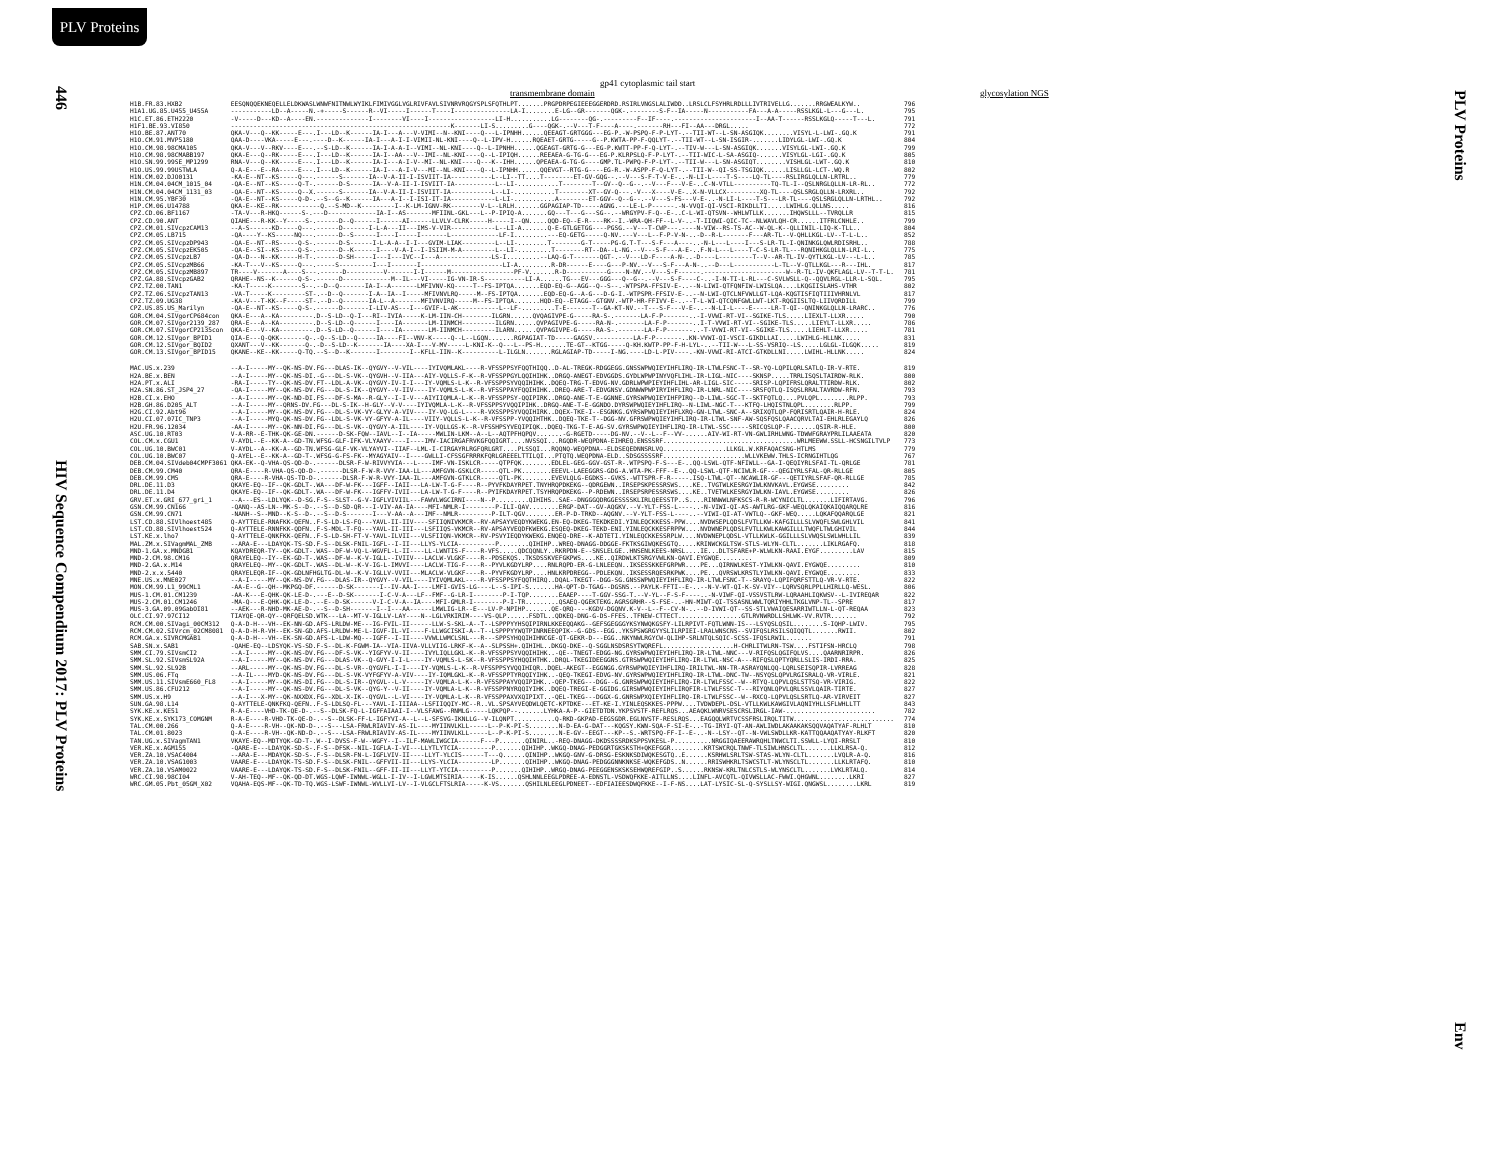PLV Proteins
446
HIV Sequence Compendium 2017: PLV Proteins
gp41 cytoplasmic tail start
transmembrane domain glycosylation NGS
| H1B.FR.83.HXB2 | EESQNQQEKNEQELLELDKWASLWNWFNITNWLWYIKLFIMIVGGLVGLRIVFAVLSIVNRVRQGYSPLSFQTHLPT.......PRGPDRPEGIEEEGGERDRD.RSIRLVNGSLALIWDD..LRSLCLFSYHRLRDLLLIVTRIVELLG.......RRGWEALKYW.. | 796 |
| H1A1.UG.85.U455_U455A | -----------LD--A-----N.-+-----S------R--VI-----I------T----I---------------LA-I........E-LG--GR-------QGK-.--------S-F--IA-----N-----------FA---A-A-----RSSLKGL-L---G---L. | 795 |
| H1C.ET.86.ETH2220 | -V-----D---KD--A----EN.--------------I--------VI----I------------------LI-H...........LG--------QG-.---------F--IF----.----------------------I--AA-T------RSSLKGLQ-----T---L. | 791 |
| H1F1.BE.93.VI850 | -----------------------------------------------------------K-------LI-S.........G----QGK-.--V---T-F----A----.-------RH---FI--AA---DRGL..... | 772 |
| H1O.BE.87.ANT70 | QKA-V---Q--KK-----E---.I---LD--K------IA-I---A---V-VIMI--N--KNI----Q---L-IPNHH......QEEAGT-GRTGGG---EG-P.-W-PSPQ-F-P-LYT-.--TII-WT--L-SN-ASGIQK........VISYL-L-LWI-.GQ.K | 791 |
| H1O.CM.91.MVP5180 | QAA-D----VKA-----E---.----D--K------IA-I---A-I-I-VIMII-NL-KNI----Q--L-IPV-H......RQEAET-GRTG-----G--P.KWTA-PP-F-QQLYT-.--TII-WT--L-SN-ISGIR-.......LIDYLGL-LWI-.GQ.K | 804 |
| H1O.CM.98.98CMA105 | QKA-V---V--RKV----E---.--S-LD--K------IA-I-A-A-I--VIMI--NL-KNI----Q--L-IPNHH......QGEAGT-GRTG-G---EG-P.KWTT-PP-F-Q-LYT-.--TIV-W---L-SN-ASGIQK.......VISYLGL-LWI-.GQ.K | 799 |
| H1O.CM.98.98CMABB197 | QKA-E---Q--RK-----E---.I---LD--K------IA-I--AA---V--IMI--NL-KNI----Q--L-IPIQH......REEAEA-G-TG-G---EG-P.KLRPSLQ-F-P-LYT-.--TII-WIC-L-SA-ASGIQ-......VISYLGL-LGI-.GQ.K | 805 |
| H1O.SN.99.99SE_MP1299 | RNA-V---Q--KK-----E---.I---LD--K------IA-I---A-I-V--MI--NL-KNI----Q---K--IHH......QPEAEA-G-TG-G----GMP.TL-PWPQ-F-P-LYT-.--TII-W---L-SN-ASGIQT........VISHLGL-LWT-.GQ.K | 810 |
| H1O.US.99.99USTWLA | Q-A-E---E--RA-----E---.I---LD--K------IA-I---A-I-V---MI--NL-KNI----Q--L-IPNHH......QQEVGT--RTG-G----EG-R.-W-ASPP-F-Q-LYT-.--TII-W--QI-SS-TSGIQK......LISLLGL-LCT-.WQ.R | 802 |
| H1N.CM.02.DJO0131 | -KA-E--NT--KS-----Q---.------S-------IA--V-A-II-I-ISVIIT-IA-----------L--LI--TT....T--------ET-GV-GQG--.--V---S-F-T-V-E-..-N-LI-L----T-S----LQ-TL----RSLIRGLQLLN-LRTRL.. | 779 |
| H1N.CM.04.04CM_1015_04 | -QA-E--NT--KS-----Q-T-.------D-S------IA--V-A-II-I-ISVIIT-IA-----------L--LI-...........T--------T--GV--Q--G--.--V---F---V-E-..C-N-VTLL----------TQ-TL-I--QSLNRGLQLLN-LR-RL.. | 772 |
| H1N.CM.04.04CM_1131_03 | -QA-E--NT--KS-----Q--X.------S-------IA--V-A-II-I-ISVIIT-IA-----------L--LI-...........T--------XT--GV-Q---.-V---X----V-E-..X-N-VLLCX---------XQ-TL----QSLSRGLQLLN-LRXRL.. | 792 |
| H1N.CM.95.YBF30 | -QA-E--NT--KS-----Q-D-.--S--G--K------IA---A-I--I-ISI-IT-IA------------L-LI-...........A--------ET-GGV--Q--G--.--V---S-FS---V-E-..-N-LI-L----T-S---LR-TL----QSLSRGLQLLN-LRTHL.. | 792 |
| H1P.CM.06.U14788 | QKA-E--KE--RK-----------Q.--S-MD--K---------I--K-LM-IGNV-RK--------V-L--LRLH.......GGPAGIAP-TD-----AGNG.---LE-L-P------.-N-VVQI-QI-VSCI-RIKDLLTI.....LWIHLG.QLLNS..... | 816 |
| CPZ.CD.06.BF1167 | -TA-V---R-HKQ------S-.---D-------------IA-I--AS-------MFIINL-GKL---L--P-IPIQ-A.......GQ---T---G---SG--.--WRGYPV-F-Q--E-..C-L-WI-QTSVN--WHLWTLLK.......IHQWSLLL--TVRQLLR | 815 |
| CPZ.CD.90.ANT | QIAHE---R-KK--Y-----S-.------D--Q------I------AI------LLVLV-CLRK-----H-----I--QN.....QQD-EQ--E-R----RK--I.-WRA-QH-FF--L-V-..-T-IIQWI-QIC-TC--NLWAVLQH-CR......ITFRLCNHLE.. | 799 |
| CPZ.CM.01.SIVcpzCAM13 | --A-S------KD-----Q---.------D-------I-L-A---II---IMS-V-VIR------------L--LI-A.......Q-E-GTLGETGG----PGSG.--V---T-CWP---.----N-VIW--RS-TS-AC--W-QL-K--QLLINIL-LIQ-K-TLL.. | 804 |
| CPZ.CM.05.LB715 | -QA----Y--KS-----NQ---.------D--S------I----I-----I-------L-------------LF-I.........---EQ-GETG-----Q-NV.---V---L--F-P-V-N-..-D--R-L-------F---AR-TL--V-QHLLKGL-LV--T-L-L.. | 852 |
| CPZ.CM.05.SIVcpzDP943 | -QA-E--NT--RS-----Q-S-.------D-S------I-L-A-A--I-I---GVIM-LIAK---------L--LI-........T--------G-T-----PG-G.T-T---S-F---A----..-N-L---L----I---S-LR-TL-I-QNINKGLQWLRDISRHL.. | 788 |
| CPZ.CM.05.SIVcpzEK505 | -QA-E--SI--KS-----Q-S-.------D--K------I----V-A-I--I-ISIIM-M-A---------L--LI-.........T--------RT--DA--L-NG.--V---S-F---A-E-..F-N-L---L----T-C-S-LR-TL---RQNIHKGLQLLN-LRI-L.. | 775 |
| CPZ.CM.05.SIVcpzLB7 | -QA-D---N--KK-----H-T-.------D-SH-----I---I---IVC--I---A--------------LS-I.........--LAQ-G-T-------QGT-.--V---LD-F----A-N-..-D----L---------T--V--AR-TL-IV-QYTLKGL-LV---L-L.. | 785 |
| CPZ.CM.05.SIVcpzMB66 | -KA-T---V--KS-----Q---.-----S---------I---I-------I----------------------LI-A.........R-DR------E----G---P-NV.--V---S-F---A-N-..--D---L-----------L-TL--V-QTLLKGL---R---IHL. | 817 |
| CPZ.CM.05.SIVcpzMB897 | TR----V-------A----S---.------D----------V-------I-I------M-----------------PF-V.......R-D-----------G----N-NV.--V---S-F------.----------------------W--R-TL-IV-QKFLAGL-LV--T-T-L. | 781 |
| CPZ.GA.88.SIVcpzGAB2 | QRAHE--NS--K------Q-S-.------D-------------M--IL---VI-----IG-VN-IR-S-----------LI-A......TG---EV---GGG---Q--G--.--V---S-F----C-..-I-N-TI-L-RL---C-SVLWSLL-Q--QQVLRGL-LLR-L-SQL. | 795 |
| CPZ.TZ.00.TAN1 | -KA-T-----K--------S--.--D--Q-------IA-I--A-------LMFIVNV-KQ-----T--FS-IPTQA.......EQD-EQ-G--AGG--Q--S--.-WTPSPA-FFSIV-E-..--N-LIWI-QTFQNFIW-LWISLQA....LKQGIISLAHS-VTHR | 802 |
| CPZ.TZ.06.SIVcpzTAN13 | -VA-T-----K---------ST-.--D--Q-------I-A--IA--I-----MFIVNVLRQ-----M--FS-IPTQA.......EQD-EQ-G--A-G---D-G-I.-WTPSPR-FFSIV-E-..--N-LWI-QTCLNFVWLLGT-LQA-KQGTISFIQTIIIVHRNLVL | 817 |
| CPZ.TZ.09.UG38 | -KA-V---T-KK--F-----ST-.--D--Q-------IA-L--A-------MFIVNVIRQ-----M--FS-IPTQA.......HQD-EQ--ETAGG--GTGNV.-WTP-HR-FFIVV-E-..--T-L-WI-QTCQNFGWLLWT-LKT-RQGIISLTQ-LIIVQRDILL | 799 |
| CPZ.US.85.US_Marilyn | -QA-E--NT--KS-----Q-S-.------D-------I-LIV-AS---I---GVIF-L-AK-----------L--LF-.........T-E-------T--GA-KT-NV.--T---S-F---V-E-..--N-LI-L----E-----LR-T-QI--QNINKGLQLLN-LRARC.. | 776 |
| GOR.CM.04.SIVgorCP684con | QKA-E---A--KA---------.D--S-LD--Q-I---RI--IVIA-----K-LM-IIN-CH--------ILGRN......QVQAGIVPE-G-----RA-S-.-------LA-F-P-------..-I-VVWI-RT-VI--SGIKE-TLS.....LIEXLT-LLXR..... | 790 |
| GOR.CM.07.SIVgor2139_287 | QRA-E---A--KA---------.D--S-LD--Q------I----IA-------LM-IINMCH---------ILGRN......QVPAGIVPE-G-----RA-N-.-------LA-F-P-------..I-T-VVWI-RT-VI--SGIKE-TLS.....LIEYLT-LLXR..... | 786 |
| GOR.CM.07.SIVgorCP2135con | QKA-E---V--KA---------.D--S-LD--Q------I----IA-------LM-IINMCH---------ILARN......QVPAGIVPE-G-----RA-S-.-------LA-F-P-------..-T-VVWI-RT-VI--SGIKE-TLS.....LIEHLT-LLXR..... | 781 |
| GOR.CM.12.SIVgor_BPID1 | QIA-E---Q-QKK-------Q-.-Q--S-LD--Q-----IA----FI--VNV-K-----Q--L--LGQN.......RGPAGIAT-TD-----GAGSV.----------LA-F-P-------..KN-VVWI-QI-VSCI-GIKDLLAI.....LWIHLG-HLLNK..... | 831 |
| GOR.CM.12.SIVgor_BQID2 | QXANT---V--KK-------Q-.-D--S-LD--K-------IA----XA-I---V-MV-----L-KNI-K--Q---L--PS-H.......TE-GT--KTGG-----Q-KH.KWTP-PP-F-H-LYL-..--TII-W---L-SS-VSRIQ--LS.....LGLGL-ILGQK..... | 819 |
| GOR.CM.13.SIVgor_BPID15 | QKANE--KE--KK-----Q-TQ.--S--D--K-------I--------I--KFLL-IIN--K----------L-ILGLN.......RGLAGIAP-TD-----I-NG.----LD-L-PIV----.-KN-VVWI-RI-ATCI-GTKDLLNI.....LWIHL-HLLNK..... | 824 |
| MAC.US.x.239 | --A-I-----MY--QK-NS-DV.FG---DLAS-IK--QYGVY--V-VIL----IYIVQMLAKL----R-VFSSPPSYFQQTHIQQ..D-AL-TREGK-RDGGEGG.GNSSWPWQIEYIHFLIRQ-IR-LTWLFSNC-T--SR-YQ-LQPILQRLSATLQ-IR-V-RTE. | 819 |
| H2A.BE.x.BEN | --A-I-----MY--QK-NS-DI.-G---DL-S-VK--QYGVH--V-IIA---AIY-VQLLS-F-K--R-VFSSPPGYLQQIHIHK..DRGQ-ANEGT-EDVGGDS.GYDLWPWPINYVQFLIHL-IR-LIGL-NIC----SKNSP.....TRRLISQSLTAIRDW-RLK. | 800 |
| H2A.PT.x.ALI | -RA-I-----TY--QK-NS-DV.FT--LDL-A-VK--QYGVY-IV-I-I---IY-VQMLS-L-K--R-VFSSPPSYVQQIHIHK..DQEQ-TRG-T-EDVG-NV.GDRLWPWPIEYIHFLIHL-AR-LIGL-SIC-----SRISP-LQPIFRSLQRALTTIRDW-RLK. | 802 |
| H2A.SN.86.ST_JSP4_27 | -QA-I-----MY--QK-NS-DV.FG---DL-S-IK--QYGVY--V-IIV----IY-VQMLS-L-K--R-VFSSPPAYFQQIHIHK..DREQ-ARE-T-EDVGNSV.GDNWWPWPIRYIHFLIRQ-IR-LNRL-NIC----SRSFQTLQ-ISQSLRRALTAVRDW-RFN. | 793 |
| H2B.CI.x.EHO | --A-I-----MY--QK-ND-DI.FS---DF-S-MA--R-GLY--I-I-V---AIYIIQMLA-L-K--R-VFSSPPSY-QQIPIRK..DRGQ-ANE-T-E-GGNNE.GYRSWPWQIEYIHFPIRQ--D-LIWL-SGC-T--SKTFQTLQ....PVLQPL........RLPP. | 793 |
| H2B.GH.86.D205_ALT | --A-I-----MY--QRNS-DV.FG---DL-S-IK--H-GLY--V-V----IYIVQMLA-L-K--R-VFSSPPSYVQQIPIHK..DRGQ-ANE-T-E-GGNDO.DYRSWPWQIEYIHFLIRQ--N-LIWL-NGC-T---KTFQ-LHQISTNLQPL........RLPP. | 799 |
| H2G.CI.92.Abt96 | --A-I-----MY--QK-NS-DV.FG---DL-S-VK-VY-GLYV-A-VIV----IY-VQ-LG-L----R-VXSSPPSYVQQIHIRK..DQEX-TKE-I--ESGNKG.GYRSWPWQIEYIHFLXRQ-GN-LTWL-SNC-A--SRIXQTLQP-FQRISRTLQAIR-H-RLE. | 824 |
| H2U.CI.07.07IC_TNP3 | --A-I-----MYQ-QK-NS-DV.FG--LDL-S-VK-VY-GFYV-A-IL----VIIY-VQLLS-L-K--R-VFSSPP-YVQQIHTHK..DQEQ-TKE-T--DGG-NV.GFRSWPWQIEYIHFLIRQ-IR-LTWL-SNF-AW-SQSFQSLQAACQRVLTAI-EHLRLEGAYLQ | 826 |
| H2U.FR.96.12034 | -AA-I-----MY--QK-NN-DI.FG---DL-S-VK--QYGVY-A-IIL----IY-VQLLGS-K--R-VFSSHPSYVEQIPIQK..DQEQ-TKG-T-E-AG-SV.GYRSWPWQIEYIHFLIRQ-IR-LTWL-SSC-----SRICQSLQP-F.......QSIR-R-HLE. | 800 |
| ASC.UG.10.RT03 | V-A-RR--E-THK-QK-GE-DN.------D-SK-FQW--IAVL--I--IA-----MWLIN-LKM--A--L--AQTPFHQPQV.......-G-RGETD-----DG-NV.--V--L--F--VV-......AIV-WI-RT-VN-GWLIRHLWNG-TDWWFGRAYPRLILAAEATA | 820 |
| COL.CM.x.CGU1 | V-AYDL--E--KK-A--GD-TN.WFSG-GLF-IFK-VLYAAYV----I----IMV-IACIRGAFRVKGFQQIGRT....NVSSQI...RGQDR-WEQPDNA-EIHREQ.ENSSSRF....................................WRLMEEWW.SSLL-HCSNGILTVLP | 773 |
| COL.UG.10.BWC01 | V-AYDL--A--KK-A--GD-TN.WFSG-GLF-VK-VLYAYVI--IIAF--LML-I-CIRGAYRLRGFQRLGRT....PLSSQI...RQQNQ-WEQPDNA--ELDSEQEDNNSRLVQ.................LLKGL.W.KRFAQACSNG-HTLMS | 779 |
| COL.UG.10.BWC07 | Q-AYEL--E--KK-A--GD-T-.WFSG-G-FS-FK--MYAGYAIV--I----GWLLI-CFSSGFRRRKFQRLGREEELTTILQI...PTQTQ.WEQPDNA-ELD..SDSGSSSSRF......................WLLVKEWW.THLS-ICRNGIHTLQG | 767 |
| DEB.CM.04.SIVdeb04CMPF3061 | QKA-EK--Q-VHA-QS-QD-D-.------DLSR-F-W-RIVVYVIA---L----IMF-VN-ISKLCR-----QTPFQK........EDLEL-GEG-GGV-GST-R-.WTPSPQ-F-S---E-..QQ-LSWL-QTF-NFIWLL--GA-I-QEQIYRLSFAI-TL-QRLGE | 781 |
| DEB.CM.99.CM40 | QRA-E----R-VHA-QS-QD-D-.------DLSR-F-W-R-VVY-IAA-LL---AMFGVN-GSKLCR-----QTL-PK........EEEVL-LAEEGGRS-GDG-A.WTA-PK-FFF--E-..QQ-LSWL-QTF-NCIWLR-GF---QEGIYRLSFAL-QR-RLLGE | 805 |
| DEB.CM.99.CM5 | QRA-E----R-VHA-QS-TD-D-.------DLSR-F-W-R-VVY-IAA-IL---AMFGVN-GTKLCR-----QTL-PK........EVEVLQLG-EGDKS--GVKS.-WTTSPR-F-R-----.ISQ-LTWL-QT--NCAWLIR-GF---QETIYRLSFAF-QR-RLLGE | 785 |
| DRL.DE.11.D3 | QKAYE-EQ--IF--QK-GDLT-.WA---DF-W-FK---IGFF--IAII---LA-LW-T-G-F----R--PYVFKDAYRPET.TNYHRQPDKEKG--QDRGEWN..IRSEPSKPESSRSWS....KE..TVGTWLKESRGYIWLKNVKAVL.EYGWSE......... | 842 |
| DRL.DE.11.D4 | QKAYE-EQ--IF--QK-GDLT-.WA---DF-W-FK---IGFFV-IVII---LA-LW-T-G-F----R--PYIFKDAYRPET.TSYHRQPDKEKG--P-RDEWN..IRSEPSRPESSRSWS....KE..TVETWLKESRGYIWLKN-IAVL.EYGWSE......... | 826 |
| GRV.ET.x.GRI_677_gri_1 | --A---ES--LDLYQK--D-SG.F-S--SLST--G-V-IGFLVIVIIL---FAWVLWGCIRNI----N--P.........QIHIHS..SAE--DNGGGQDRGGESSSSKLIRLQEESSTP..S....RINNWWLNFKSCS-R-R-WCYNICLTL.......LIFIRTAVG. | 796 |
| GSN.CM.99.CN166 | -QANQ--AS-LN--MK-S--D-.--S--D-SD-QR---I-VIV-AA-IA----MFI-NMLR-I--------P-ILI-QAV........ERGP-DAT--GV-AQGKV.--V-YLT-FSS-L----..-N-VIWI-QI-AS-AWTLRG-GKF-WEQLQKAIQKAIQQARQLRE | 816 |
| GSN.CM.99.CN71 | -NANH--S--MND--K-S--D-.--S--D-S-------I---V-AA--A---IMF--NMLR---------P-ILT-QGV........ER-P-D-TRKD--AQGNV.--V-YLT-FSS-L----..--VIWI-QI-AT-VWTLQ--GKF-WEQ.....LQKAFQQARQLGE | 821 |
| LST.CD.88.SIVlhoest485 | Q-AYTTELE-RNAFKK-QEFN..F-S-LD-LS-FQ---YAVL-II-IIV----SFIIQNIVKMCR--RV-APSAYVEQDYKWEKG.EN-EQ-DKEG-TEKDKEDI.YINLEQCKKESS-PPW....NVDWSEPLQDSLFVTLLKW-KAFGILLLSLVWQFLSWLGHLVIL | 841 |
| LST.CD.88.SIVlhoest524 | Q-AYTTELE-RNNFKK-QDFN..F-S-MDL-T-FQ---YAVL-II-III---LSFIIQS-VKMCR--RV-APSAYVEQDFKWEKG.ESQEQ-DKEG-TEKD-ENI.YINLEQCKKESFRPPW....NVDWNEPLQDSLFVTLLKWLKAWGILLLTWQFLTWLGHIVIL | 844 |
| LST.KE.x.lho7 | Q-AYTTELE-QNKFKK-QEFN..F-S-LD-SH-FT-V-YAVL-ILVII---VLSFIIQN-VKMCR--RV-PSVYIEQDYKWEKG.ENQEQ-DRE--K-ADTETI.YINLEQCKKESSRPLW....NVDWNEPLQDSL-VTLLKWLK-GGILLLSLVWQSLSWLWHLLIL | 839 |
| MAL.ZM.x.SIVagmMAL_ZMB | --ARA-E---LDAYQK-TS-SD.F-S--DLSK-FNIL-IGFL--I-II---LLYS-YLCIA----------P........QIHIHP..WREQ-DNAGG-DDGGE-FKTKSGIWQKESGTQ.....KRINWCKGLTSW-STLS-WLYN-CLTL.......LIKLRGAFQ. | 818 |
| MND-1.GA.x.MNDGB1 | KQAYDREQR-TY--QK-GDLT-.WAS--DF-W-VQ-L-WGVFL-L-II----LL-LWNTIS-F----R-VFS.....QDCQQNLY..RKRPDN-E--SNSLELGE..HNSENLKEES-NRSL....IE...DLTSFARE+P-WLWLKN-RAAI.EYGF.........LAV | 815 |
| MND-2.CM.98.CM16 | QRAYELEQ--IY--EK-GD-T-.WAS--DF-W--K-V-IGLL--IVIIV---LACLW-VLGKF----R--PDSEKQS..TKSDSSKVEFGKPWS....KE..QIRDWLKTSRGYVWLKN-QAVI.EYGWQE......... | 809 |
| MND-2.GA.x.M14 | QRAYELEQ--MY--QK-GDLT-.WAS--DL-W--K-V-IG-L-IMVVI----LACLW-TIG-F----R--PYVLKGDYLRP....RNLRQPD-ER-G-LNLEEQN..IKSESSKKEFGRPWR....PE...QIRNWLKEST-YIWLKN-QAVI.EYGWQE......... | 810 |
| MND-2.x.x.5440 | QRAYELEQR-IF--QK-GDLNFHGLTG-DL-W--K-V-IGLLV-VVII---MLACLW-VLGKF----R--PYVFKGDYLRP....HNLKRPDREGG--PDLEKQN..IKSESSRQESRKPWK....PE...QVRSWLKRSTLYIWLKN-QAVI.EYGWQE......... | 833 |
| MNE.US.x.MNE027 | --A-I-----MY--QK-NS-DV.FG---DLAS-IR--QYGVY--V-VIL----IYIVQMLAKL----R-VFSSPPSYFQQTHIRQ..DQAL-TKEGT--DGG-SG.GNSSWPWQIEYIHFLIRQ-IR-LTWLFSNC-T--SRAYQ-LQPIFQRFSTTLQ-VR-V-RTE. | 822 |
| MON.CM.99.L1_99CML1 | -AA-E--G--QH--MKPGQ-DF.------D-SK-------I--IV-AA-I----LMFI-GVIS-LG----L--S-IPI-S.......HA-QPT-D-TGAG--DGSNS.--PAYLK-FFTI--E-..--N-V-WT-QI-K-SV-VIY--LQRVSQRLPPLLHIRLLQ-WESL. | 806 |
| MUS-1.CM.01.CM1239 | -AA-K---E-QHK-QK-LE-D-.---E--D-SK-------I-C-V-A---LF--FMF--G-LR-I--------P-I-TQP........EAAEP----T-GGV-SSG-T.--V-YL--F-S-F----..-N-VIWF-QI-VSSVSTLRW-LQRAAHLIQKWSV--L-IVIREQAR | 822 |
| MUS-2.CM.01.CM1246 | -MA-Q---E-QHK-QK-LE-D-.--E--D-SK------V-I-C-V-A--IA----MFI-GMLR-I--------P-I-TR.........QSAEQ-QGEKTEKG.AGRSGRHR--S-FSE-..-HN-MIWT-QI-TSSASNLWWLTQRIYHHLTKGLVNP-TL--SPRE | 817 |
| MUS-3.GA.09.09GabOI81 | --AEK---R-NHD-MK-AE-D-.--S--D-SH-------I--I---AA------LMWLIG-LR--E---LV-P-NPIHP.......QE-QRQ----KGDV-DGQNV.K-V--L--F--CV-N-..--D-IVWI-QT--SS-STLVWAIQESARRIWTLLN-L-QT-REQAA | 823 |
| OLC.CI.97.97CI12 | TIAYQE-QR-QY--QRFQELSD.WTK---LA--MT-V-IGLLV-LAY----N--LGLVRKIRIM----VS-QLP......FSDTL..QDKEQ-DNG-G-DS-FFES..TFNEW-CTTECT.................GTLRVNWRDLLSHLWK-VV.RVTR....... | 792 |
| RCM.CM.00.SIVagi_00CM312 | Q-A-D-H---VH--EK-NN-GD.AFS-LRLDW-ME---IG-FVIL-II------LLW-S-SKL-A--T--LSPPPYYHSQIPIRNLKKEEQQAKG--GEFSGEGGGYKSYNWQKGSFY-LILRPIVT-FQTLWNN-IS---LSYQSLQSIL........S-IQHP-LWIV. | 795 |
| RCM.CM.02.SIVrcm_02CM8081 | Q-A-D-H-R-VH--EK-SN-GD.AFS-LRLDW-ME-L-IGVF-IL-VI----F-LLWGCISKI-A--T--LSPPPYYWQTPINRNEEQPIK--G-GDS--EGG..YKSPSWGRGYYSLILRPIEI-LRALWNSCNS--SVIFQSLRSILSQIQQTL.......RWII. | 802 |
| RCM.GA.x.SIVRCMGAB1 | Q-A-D-H---VH--EK-SN-GD.AFS-L-LDW-MQ---IGFF--I-II----VVWLLWMCLSNL---R---SPPSYHQQIHIHNCGE-QT-GEKR-D---EGG..NKYNWLRGYCW-QLIHP-SRLNTQLSQIC-SCSS-IFQSLRWIL....... | 791 |
| SAB.SN.x.SAB1 | -QAHE-EQ--LDSYQK-VS-SD.F-S--DL-K-FGWM-IA--VIA-IIVA-VLLVIIG-LRKF-K--A--SLPSSH+.QIHIHL..DKGQ-DKE--Q-SGGLNSDSRSYTWQREFL...................H-CHRLITWLRN-TSW....FSTIFSN-HRCLQ | 798 |
| SMM.CI.79.SIVsmCI2 | --A-I-----MY--QK-NS-DV.FG---DF-S-VK--YIGFYV-V-II----IVYLIQLLGKL-K--R-VFSSPPSYVQQIHIHK..-QE--TNEGT-EDGG-NG.GYRSWPWQIEYIHFLIRQ-IR-LTWL-NNC---V-RIFQSLQGIFQLVS....QAARNRIRPR. | 826 |
| SMM.SL.92.SIVsmSL92A | --A-I-----MY--QK-NS-DV.FG---DLAS-VK--Q-GVY-I-I-L----IY-VQMLS-L-SK--R-VFSSPPSYHQQIHTHK..DRQL-TKEGIDEEGGNS.GTRSWPWQIEYIHFLIRQ-IR-LTWL-NSC-A---RIFQSLQPTYQRLLSLIS-IRDI-RRA. | 825 |
| SMM.SL.92.SL92B | --ARL-----MY--QK-NS-DV.FG---DL-S-VR--QYGVFL-I-I----IY-VQMLS-L-K--R-VFSSPPSYVQQIHIQR..DQEL-AKEGT--EGGNGG.GYRSWPWQIEYIHFLIRQ-IRILTWL-NN-TR-ASRAYQNLQQ-LQRLSEISQPIR-LVRREAG | 828 |
| SMM.US.06.FTq | --A-IL----MYD-QK-NS-DV.FG---DL-S-VK-VYFGFYV-A-VIV----IY-IQMLGKL-K--R-VFSSPPTYRQQIYIHK..-QEQ-TKEGI-EDVG-NV.GYRSWPWQIEYIHFLIRQ-IR-LTWL-DNC-TW--NSYQSLQPVLRGISRALQ-VR-VIRLE. | 821 |
| SMM.US.11.SIVsmE660_FL8 | --A-I-----MY--QK-NS-DI.FG---DL-S-IR--QYGVL--L-V-----IY-VQMLA-L-K--R-VFSSPPAYVQQIPIHK..-QEP-TKEG---DGG--G.GNRSWPWQIEYIHFLIRQ-IR-LTWLFSSC--W--RTYQ-LQPVLQSLSTTSQ-VR-VIRIG. | 822 |
| SMM.US.86.CFU212 | --A-I-----MY--QK-NS-DV.FG---DL-S-VK--QYG-Y--V-II----IY-VQMLA-L-K--R-VFSSPPNYRQQIYIHK..DQEQ-TREGI-E-GGIDG.GIRSWPWQIEYIHFLIRQFIR-LTWLFSSC-T---RIYQNLQPVLQRLSSVLQAIR-TIRTE. | 827 |
| SMM.US.x.H9 | --A-I---X-MY--QK-NXXDX.FG--XDL-X-IK--QYGVL--L-VI----IY-VQMLA-L-K--R-VFSSPPAXVXQIPIXT..-QEL-TKEG---DGGX-G.GNRSWPXQIEYIHFLIRQ-IR-LTWLFSSC--W--RXCQ-LQPVLQSLSRTLQ-AR-VIRVEIT | 827 |
| SUN.GA.98.L14 | Q-AYTTELE-QNKFKQ-QEFN..F-S-LDLSQ-FL---YAVL-I-IIIAA--LSFIIQQIY-MC--R..VL.SPSAYVEQDWLQETC-KPTDKE---ET-KE-I.YINLEQSKKES-PPPW....TVDWDEPL-DSL-VTLLKWLKAWGIVLAQNIYHLLSFLWHLLTT | 843 |
| SYK.KE.x.KE51 | R-A-E----VHD-TK-QE-D-.--S--DLSK-FQ-L-IGFFAIAAI-I--VLSFAWG--RNMLG-----LQKPQP--.......LYHKA-A-P--GIETDTDN.YKPSVSTF-REFLRQS...AEAQKLWNRVSESCRSLIRGL-IAW-........................ | 782 |
| SYK.KE.x.SYK173_COMGNM | R-A-E----R-VHD-TK-QE-D-.--S--DLSK-FF-L-IGFYVI-A--L--L-SFSVG-IKNLLG--V-ILQNPT...........Q-RKD-GKPAD-EEGSGDR.EGLNVSTF-RESLRQS...EAGQQLWRTVCSSFRSLIRQLTITW........................... | 774 |
| TAL.CM.00.266 | Q-A-E----R-VH--QK-ND-D-.--S---LSA-FRWLRIAVIV-AS-IL----MYIINVLKLL-----L--P-K-PI-S........N-D-EA-G-DAT---KQGSY.KWN-SQA-F-SI-E-..-TG-IRYI-QT-AN-AWLIWDLAKAAKAKSQQVAQATYAF-RLHLT | 810 |
| TAL.CM.01.8023 | Q-A-E----R-VH--QK-ND-D-.--S---LSA-FRWLRIAVIV-AS-IL----MYIINVLKLL-----L--P-K-PI-S........N-E-GV--EEGT---KP--S.-WRTSPQ-FF-I--E-..-N--LSY--QT--N-VWLSWDLLKR-KATTQQAAQATYAY-RLKFT | 820 |
| TAN.UG.x.SIVagmTAN1 | VKAYE-EQ--MDTYQK-GD-T-.W--I-DVSS-F-W--WGFY--I--ILF-MAWLIWGCIA------F---P.......QINIRL..-REQ-DNAGG-DKDSSSSRDKSPPSVKESL-P..........NRGGIQAEERAWRQHLTNWCLTI.SSWLL-LYQI-RRSLT | 810 |
| VER.KE.x.AGM155 | -QARE-E---LDAYQK-SD-S-.F-S--DFSK--NIL-IGFLA-I-VI---LLYTLYTCIA---------P.......QIHIHP..WKGQ-DNAG-PEDGGRTGKSKSTH+QKEFGGR.........KRTSWCRQLTNWF-TLSIWLHNSCLTL.......LLKLRSA-Q. | 812 |
| VER.ZA.10.VSAC4004 | --ARA-E---MDAYQK-SD-S-.F-S--DLSR-FN-L-IGFLVIV-II----LLYT-YLCIS------T---Q......QINIHP..WKGQ-GNV-G-DRSG-ESKNKSDIWQKESGTQ..E......KSRHWLSRLTSW-STAS-WLYN-CLTL.......LVQLR-A-Q. | 816 |
| VER.ZA.10.VSAG1003 | VAARE-E---LDAYQK-TS-SD.F-S--DLSK-FNIL--GFFVII-II---LLYS-YLCIA---------LP.......QIHIHP..WKGQ-DNAG-PEDGGGNNKNKSE-WQKEFGDS..N......RRISWHKRLTSWCSTLT-WLYNSCLTL.......LLKLRTAFQ. | 810 |
| VER.ZA.10.VSAM0022 | VAARE-E---LDAYQK-TS-SD.F-S--DLSK-FNIL--GFF-II-II---LLYT-YTCIA---------P.......QIHIHP..WRGQ-DNAG-PEEGGENSKSKSEHWQREFGIP..S......RKNSW-KRLTNLCSTLS-WLYNSCLTL.......LVKLRTALQ. | 814 |
| WRC.CI.98.98CI04 | V-AH-TEQ--MF--QK-QD-DT.WGS-LQWF-IWNWL-WGLL-I-IV--I-LGWLMTSIRIA-----K-IS......QSHLNNLEEGLPDREE-A-EDNSTL-VSDWQFKKE-AITLLNS....LINFL-AVCQTL-QIVWSLLAC-FWWI.QHGWNL........LKRI | 827 |
| WRC.GM.05.Pbt_05GM_X02 | VQAHA-EQS-MF--QK-TD-TQ.WGS-LSWF-IWNWL-WVLLVI-LV--I-VLGCLFTSLRIA-----K-VS.......QSHILNLEEGLPDNEET--EDFIAIEESDWQFKKE--I-F-NS....LAT-LYSIC-SL-Q-SYSLLSY-WIGI.QNGWSL........LKRL | 819 |
PLV Proteins
Env